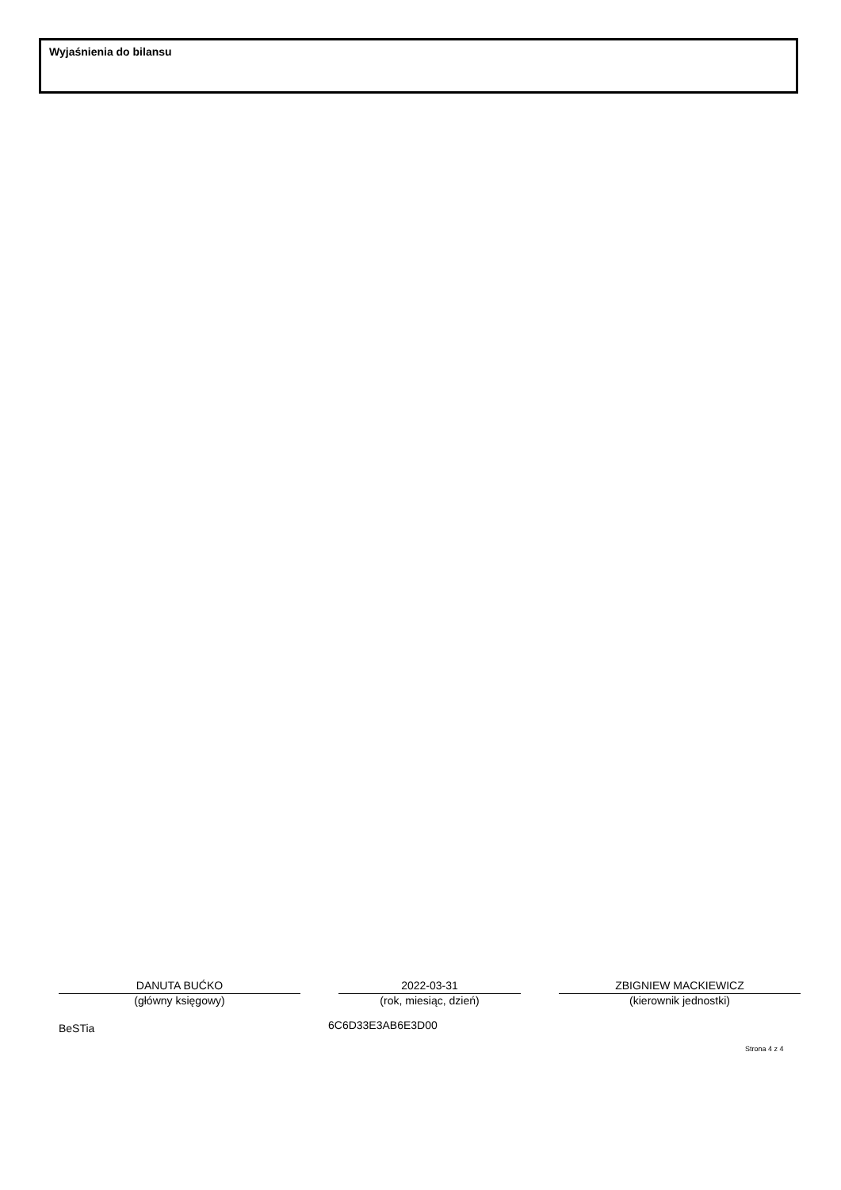Wyjaśnienia do bilansu
DANUTA BUĆKO
(główny księgowy)
2022-03-31
(rok, miesiąc, dzień)
ZBIGNIEW MACKIEWICZ
(kierownik jednostki)
BeSTia 6C6D33E3AB6E3D00
Strona 4 z 4